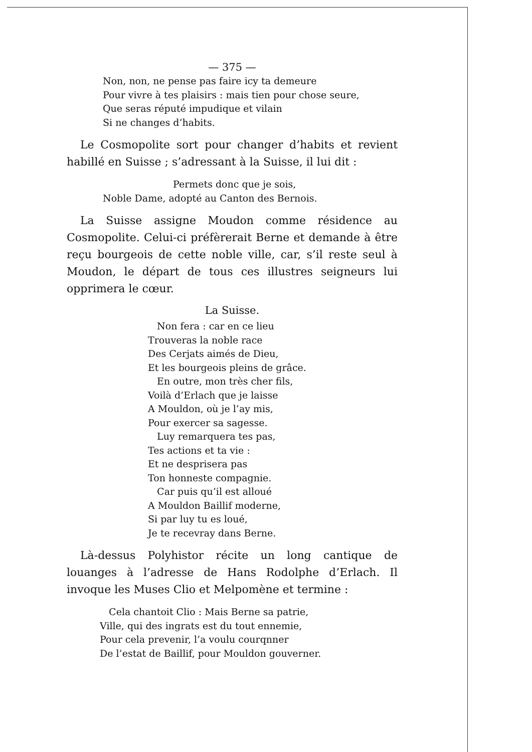— 375 —
Non, non, ne pense pas faire icy ta demeure
Pour vivre à tes plaisirs : mais tien pour chose seure,
Que seras réputé impudique et vilain
Si ne changes d’habits.
Le Cosmopolite sort pour changer d’habits et revient habillé en Suisse ; s’adressant à la Suisse, il lui dit :
Permets donc que je sois,
Noble Dame, adopté au Canton des Bernois.
La Suisse assigne Moudon comme résidence au Cosmopolite. Celui-ci préfèrerait Berne et demande à être reçu bourgeois de cette noble ville, car, s’il reste seul à Moudon, le départ de tous ces illustres seigneurs lui opprimera le cœur.
La Suisse.
Non fera : car en ce lieu
Trouveras la noble race
Des Cerjats aimés de Dieu,
Et les bourgeois pleins de grâce.
En outre, mon très cher fils,
Voilà d’Erlach que je laisse
A Mouldon, où je l’ay mis,
Pour exercer sa sagesse.
Luy remarquera tes pas,
Tes actions et ta vie :
Et ne desprisera pas
Ton honneste compagnie.
Car puis qu’il est alloué
A Mouldon Baillif moderne,
Si par luy tu es loué,
Je te recevray dans Berne.
Là-dessus Polyhistor récite un long cantique de louanges à l’adresse de Hans Rodolphe d’Erlach. Il invoque les Muses Clio et Melpomène et termine :
Cela chantoit Clio : Mais Berne sa patrie,
Ville, qui des ingrats est du tout ennemie,
Pour cela prevenir, l’a voulu courqnner
De l’estat de Baillif, pour Mouldon gouverner.